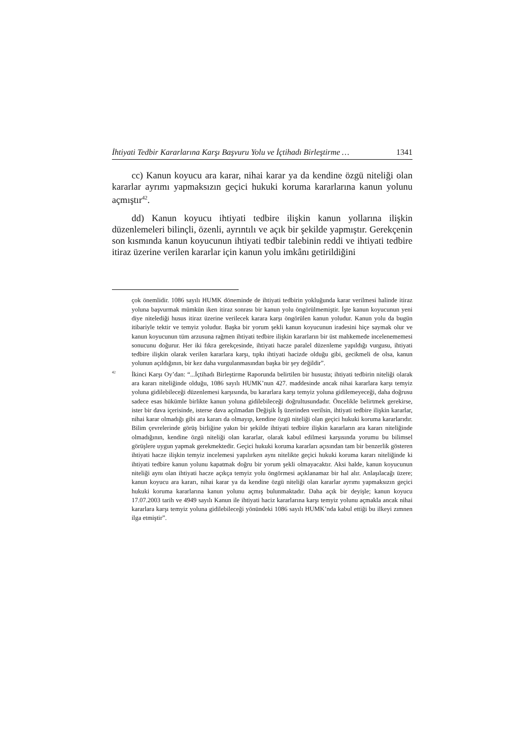İhtiyati Tedbir Kararlarına Karşı Başvuru Yolu ve İçtihadı Birleştirme … 1341
cc) Kanun koyucu ara karar, nihai karar ya da kendine özgü niteliği olan kararlar ayrımı yapmaksızın geçici hukuki koruma kararlarına kanun yolunu açmıştır<sup>42</sup>.
dd) Kanun koyucu ihtiyati tedbire ilişkin kanun yollarına ilişkin düzenlemeleri bilinçli, özenli, ayrıntılı ve açık bir şekilde yapmıştır. Gerekçenin son kısmında kanun koyucunun ihtiyati tedbir talebinin reddi ve ihtiyati tedbire itiraz üzerine verilen kararlar için kanun yolu imkânı getirildiğini
çok önemlidir. 1086 sayılı HUMK döneminde de ihtiyati tedbirin yokluğunda karar verilmesi halinde itiraz yoluna başvurmak mümkün iken itiraz sonrası bir kanun yolu öngörülmemiştir. İşte kanun koyucunun yeni diye nitelediği husus itiraz üzerine verilecek karara karşı öngörülen kanun yoludur. Kanun yolu da bugün itibariyle tektir ve temyiz yoludur. Başka bir yorum şekli kanun koyucunun iradesini hiçe saymak olur ve kanun koyucunun tüm arzusuna rağmen ihtiyati tedbire ilişkin kararların bir üst mahkemede incelenememesi sonucunu doğurur. Her iki fıkra gerekçesinde, ihtiyati hacze paralel düzenleme yapıldığı vurgusu, ihtiyati tedbire ilişkin olarak verilen kararlara karşı, tıpkı ihtiyati hacizde olduğu gibi, gecikmeli de olsa, kanun yolunun açıldığının, bir kez daha vurgulanmasından başka bir şey değildir”.
<sup>42</sup>
İkinci Karşı Oy’dan: “...İçtihadı Birleştirme Raporunda belirtilen bir hususta; ihtiyati tedbirin niteliği olarak ara kararı niteliğinde olduğu, 1086 sayılı HUMK’nun 427. maddesinde ancak nihai kararlara karşı temyiz yoluna gidilebileceği düzenlemesi karşısında, bu kararlara karşı temyiz yoluna gidilemeyeceği, daha doğrusu sadece esas hükümle birlikte kanun yoluna gidilebileceği doğrultusundadır. Öncelikle belirtmek gerekirse, ister bir dava içerisinde, isterse dava açılmadan Değişik İş üzerinden verilsin, ihtiyati tedbire ilişkin kararlar, nihai karar olmadığı gibi ara kararı da olmayıp, kendine özgü niteliği olan geçici hukuki koruma kararlarıdır. Bilim çevrelerinde görüş birliğine yakın bir şekilde ihtiyati tedbire ilişkin kararların ara kararı niteliğinde olmadığının, kendine özgü niteliği olan kararlar, olarak kabul edilmesi karşısında yorumu bu bilimsel görüşlere uygun yapmak gerekmektedir. Geçici hukuki koruma kararları açısından tam bir benzerlik gösteren ihtiyati hacze ilişkin temyiz incelemesi yapılırken aynı nitelikte geçici hukuki koruma kararı niteliğinde ki ihtiyati tedbire kanun yolunu kapatmak doğru bir yorum şekli olmayacaktır. Aksi halde, kanun koyucunun niteliği aynı olan ihtiyati hacze açıkça temyiz yolu öngörmesi açıklanamaz bir hal alır. Anlaşılacağı üzere; kanun koyucu ara kararı, nihai karar ya da kendine özgü niteliği olan kararlar ayrımı yapmaksızın geçici hukuki koruma kararlarına kanun yolunu açmış bulunmaktadır. Daha açık bir deyişle; kanun koyucu 17.07.2003 tarih ve 4949 sayılı Kanun ile ihtiyati haciz kararlarına karşı temyiz yolunu açmakla ancak nihai kararlara karşı temyiz yoluna gidilebileceği yönündeki 1086 sayılı HUMK’nda kabul ettiği bu ilkeyi zımnen ilga etmiştir”.